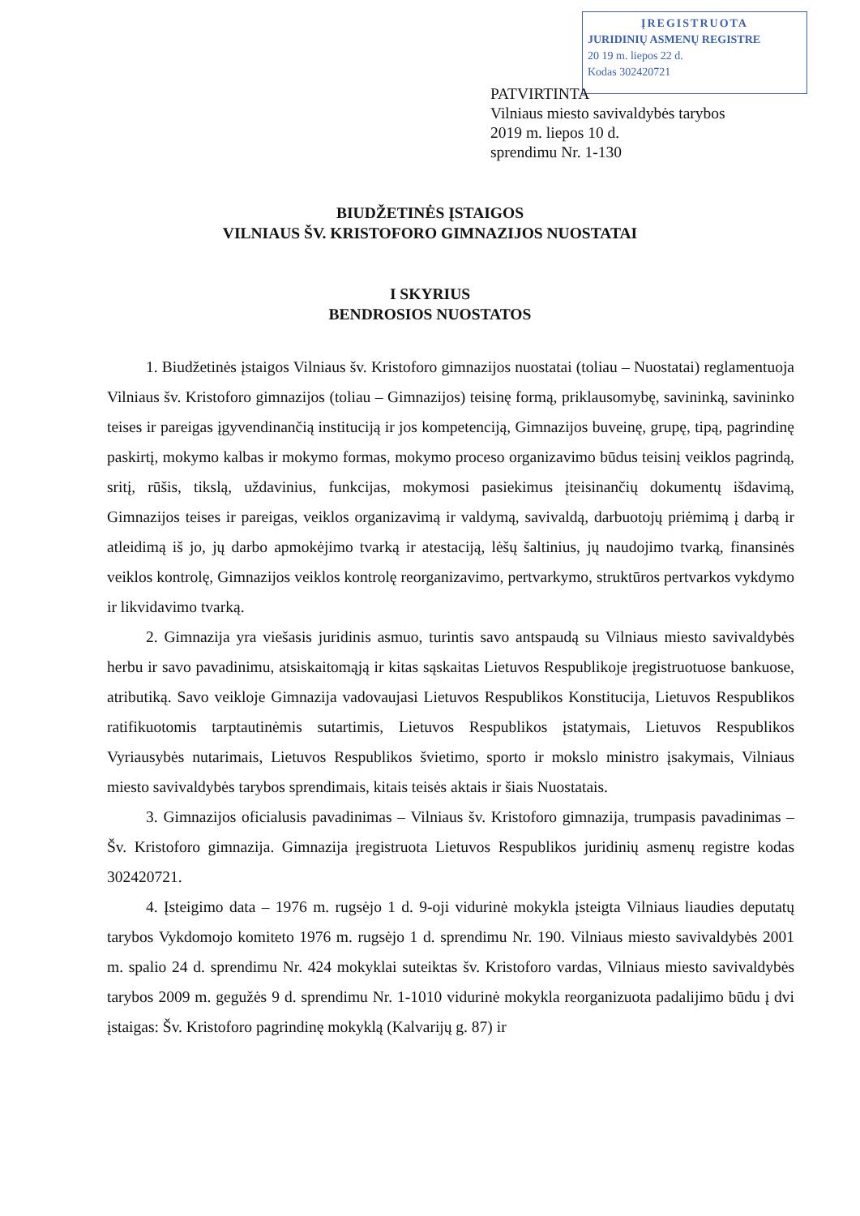ĮREGISTRUOTA
JURIDINIŲ ASMENŲ REGISTRE
20 19 m. liepos 22 d.
Kodas 302420721
PATVIRTINTA
Vilniaus miesto savivaldybės tarybos
2019 m. liepos 10 d.
sprendimu Nr. 1-130
BIUDŽETINĖS ĮSTAIGOS
VILNIAUS ŠV. KRISTOFORO GIMNAZIJOS NUOSTATAI
I SKYRIUS
BENDROSIOS NUOSTATOS
1. Biudžetinės įstaigos Vilniaus šv. Kristoforo gimnazijos nuostatai (toliau – Nuostatai) reglamentuoja Vilniaus šv. Kristoforo gimnazijos (toliau – Gimnazijos) teisinę formą, priklausomybę, savininką, savininko teises ir pareigas įgyvendinančią instituciją ir jos kompetenciją, Gimnazijos buveinę, grupę, tipą, pagrindinę paskirtį, mokymo kalbas ir mokymo formas, mokymo proceso organizavimo būdus teisinį veiklos pagrindą, sritį, rūšis, tikslą, uždavinius, funkcijas, mokymosi pasiekimus įteisinančių dokumentų išdavimą, Gimnazijos teises ir pareigas, veiklos organizavimą ir valdymą, savivaldą, darbuotojų priėmimą į darbą ir atleidimą iš jo, jų darbo apmokėjimo tvarką ir atestaciją, lėšų šaltinius, jų naudojimo tvarką, finansinės veiklos kontrolę, Gimnazijos veiklos kontrolę reorganizavimo, pertvarkymo, struktūros pertvarkos vykdymo ir likvidavimo tvarką.
2. Gimnazija yra viešasis juridinis asmuo, turintis savo antspaudą su Vilniaus miesto savivaldybės herbu ir savo pavadinimu, atsiskaitomąją ir kitas sąskaitas Lietuvos Respublikoje įregistruotuose bankuose, atributiką. Savo veikloje Gimnazija vadovaujasi Lietuvos Respublikos Konstitucija, Lietuvos Respublikos ratifikuotomis tarptautinėmis sutartimis, Lietuvos Respublikos įstatymais, Lietuvos Respublikos Vyriausybės nutarimais, Lietuvos Respublikos švietimo, sporto ir mokslo ministro įsakymais, Vilniaus miesto savivaldybės tarybos sprendimais, kitais teisės aktais ir šiais Nuostatais.
3. Gimnazijos oficialusis pavadinimas – Vilniaus šv. Kristoforo gimnazija, trumpasis pavadinimas – Šv. Kristoforo gimnazija. Gimnazija įregistruota Lietuvos Respublikos juridinių asmenų registre kodas 302420721.
4. Įsteigimo data – 1976 m. rugsėjo 1 d. 9-oji vidurinė mokykla įsteigta Vilniaus liaudies deputatų tarybos Vykdomojo komiteto 1976 m. rugsėjo 1 d. sprendimu Nr. 190. Vilniaus miesto savivaldybės 2001 m. spalio 24 d. sprendimu Nr. 424 mokyklai suteiktas šv. Kristoforo vardas, Vilniaus miesto savivaldybės tarybos 2009 m. gegužės 9 d. sprendimu Nr. 1-1010 vidurinė mokykla reorganizuota padalijimo būdu į dvi įstaigas: Šv. Kristoforo pagrindinę mokyklą (Kalvarijų g. 87) ir